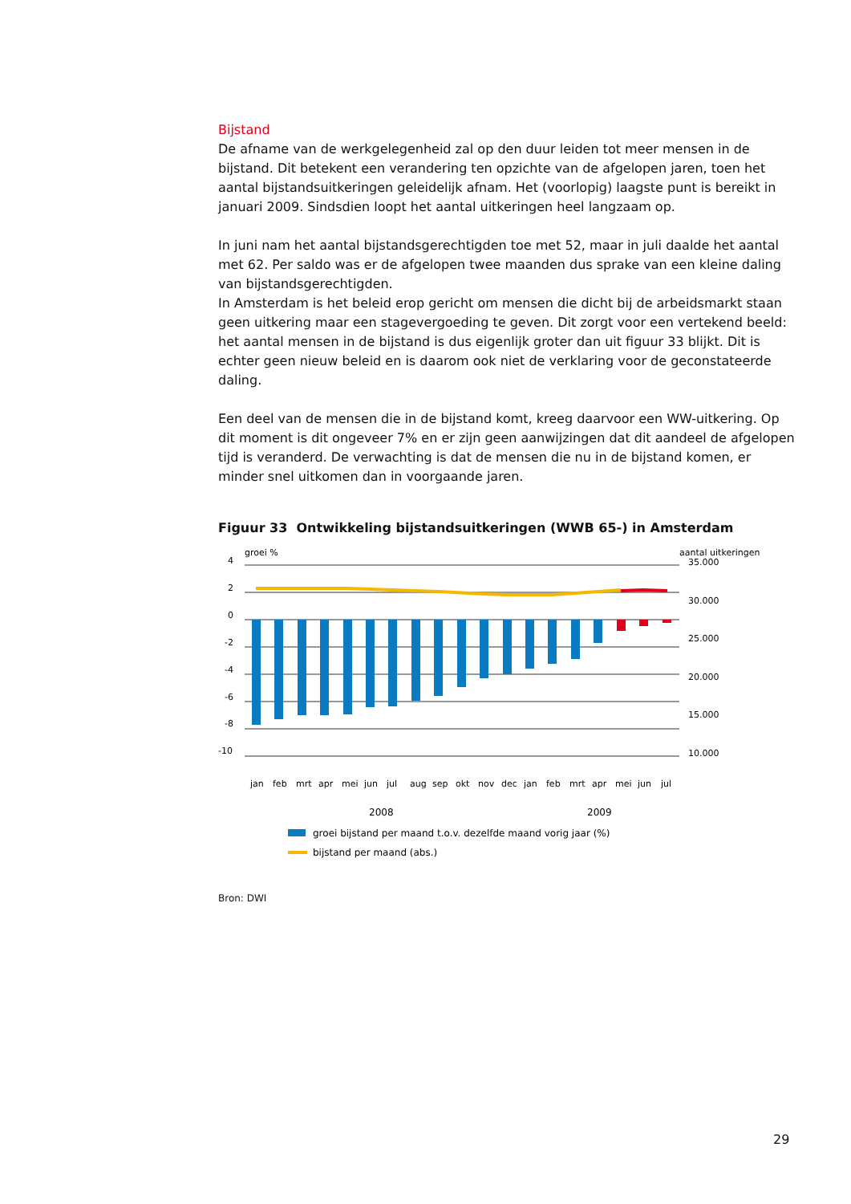Bijstand
De afname van de werkgelegenheid zal op den duur leiden tot meer mensen in de bijstand. Dit betekent een verandering ten opzichte van de afgelopen jaren, toen het aantal bijstandsuitkeringen geleidelijk afnam. Het (voorlopig) laagste punt is bereikt in januari 2009. Sindsdien loopt het aantal uitkeringen heel langzaam op.
In juni nam het aantal bijstandsgerechtigden toe met 52, maar in juli daalde het aantal met 62. Per saldo was er de afgelopen twee maanden dus sprake van een kleine daling van bijstandsgerechtigden.
In Amsterdam is het beleid erop gericht om mensen die dicht bij de arbeidsmarkt staan geen uitkering maar een stagevergoeding te geven. Dit zorgt voor een vertekend beeld: het aantal mensen in de bijstand is dus eigenlijk groter dan uit figuur 33 blijkt. Dit is echter geen nieuw beleid en is daarom ook niet de verklaring voor de geconstateerde daling.
Een deel van de mensen die in de bijstand komt, kreeg daarvoor een WW-uitkering. Op dit moment is dit ongeveer 7% en er zijn geen aanwijzingen dat dit aandeel de afgelopen tijd is veranderd. De verwachting is dat de mensen die nu in de bijstand komen, er minder snel uitkomen dan in voorgaande jaren.
Figuur 33 Ontwikkeling bijstandsuitkeringen (WWB 65-) in Amsterdam
groei %
aantal uitkeringen
4
2
0
-2
-4
-6
-8
-10
35.000
30.000
25.000
20.000
15.000
10.000
jan
feb
mrt
apr
mei
jun
jul
aug
sep
okt
nov
dec
jan
feb
mrt
apr
mei
jun
jul
2008
2009
groei bijstand per maand t.o.v. dezelfde maand vorig jaar (%)
bijstand per maand (abs.)
Bron: DWI
29